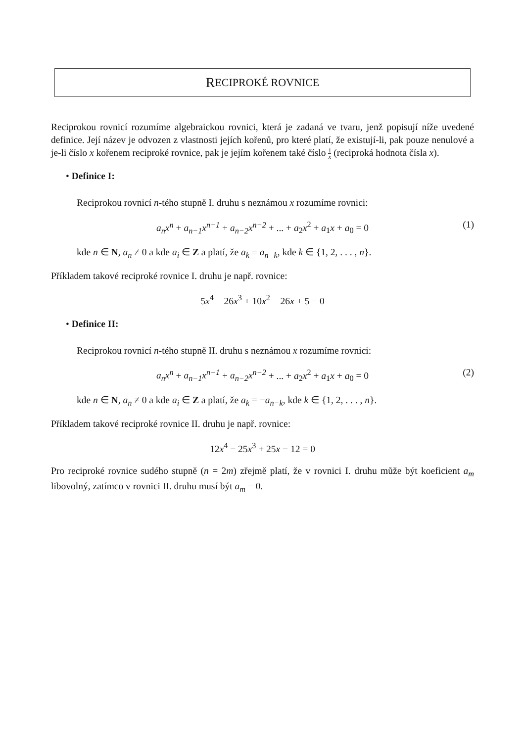R ECIPROKÉ ROVNICE
Reciprokou rovnicí rozumíme algebraickou rovnici, která je zadaná ve tvaru, jenž popisují níže uvedené definice. Její název je odvozen z vlastnosti jejích kořenů, pro které platí, že existují-li, pak pouze nenulové a je-li číslo x kořenem reciproké rovnice, pak je jejím kořenem také číslo 1 x (reciproká hodnota čísla x).
• Definice I:
Reciprokou rovnicí n-tého stupně I. druhu s neznámou x rozumíme rovnici:
a<sub>n</sub>x<sup>n</sup> + a<sub>n−1</sub>x<sup>n−1</sup> + a<sub>n−2</sub>x<sup>n−2</sup> + ... + a<sub>2</sub>x<sup>2</sup> + a<sub>1</sub>x + a<sub>0</sub> = 0 (1)
kde n ∈ N, a<sub>n</sub> ≠ 0 a kde a<sub>i</sub> ∈ Z a platí, že a<sub>k</sub> = a<sub>n−k</sub>, kde k ∈ {1, 2, . . . , n}.
Příkladem takové reciproké rovnice I. druhu je např. rovnice:
5x<sup>4</sup> − 26x<sup>3</sup> + 10x<sup>2</sup> − 26x + 5 = 0
• Definice II:
Reciprokou rovnicí n-tého stupně II. druhu s neznámou x rozumíme rovnici:
a<sub>n</sub>x<sup>n</sup> + a<sub>n−1</sub>x<sup>n−1</sup> + a<sub>n−2</sub>x<sup>n−2</sup> + ... + a<sub>2</sub>x<sup>2</sup> + a<sub>1</sub>x + a<sub>0</sub> = 0 (2)
kde n ∈ N, a<sub>n</sub> ≠ 0 a kde a<sub>i</sub> ∈ Z a platí, že a<sub>k</sub> = −a<sub>n−k</sub>, kde k ∈ {1, 2, . . . , n}.
Příkladem takové reciproké rovnice II. druhu je např. rovnice:
12x<sup>4</sup> − 25x<sup>3</sup> + 25x − 12 = 0
Pro reciproké rovnice sudého stupně (n = 2m) zřejmě platí, že v rovnici I. druhu může být koeficient a<sub>m</sub> libovolný, zatímco v rovnici II. druhu musí být a<sub>m</sub> = 0.